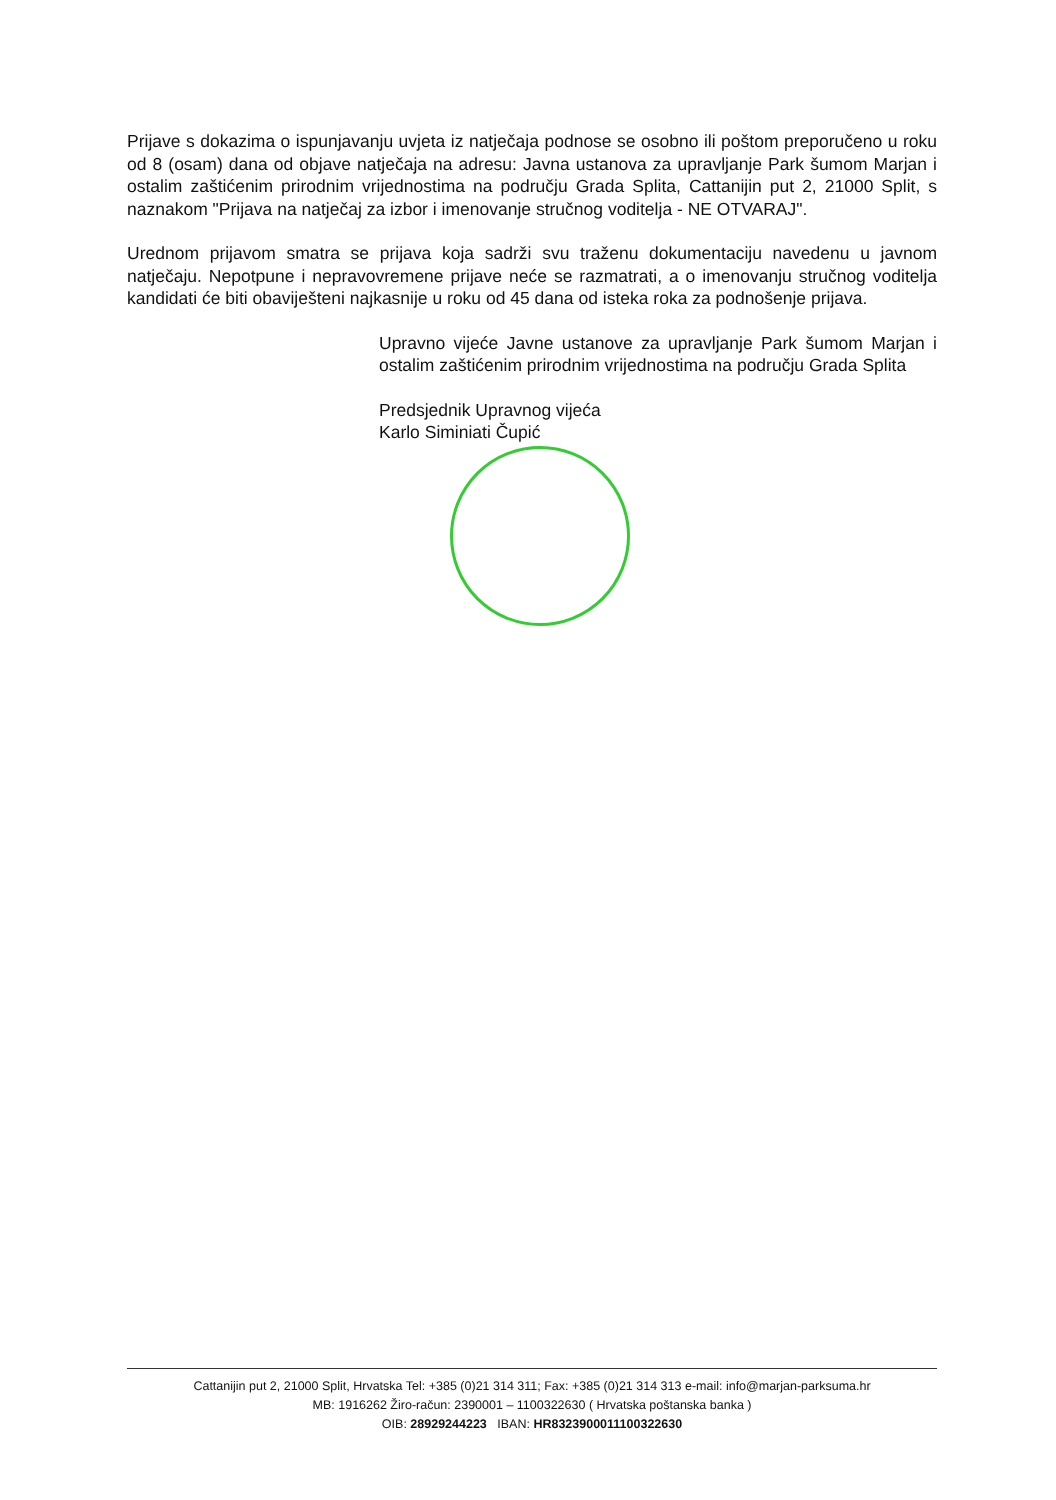Prijave s dokazima o ispunjavanju uvjeta iz natječaja podnose se osobno ili poštom preporučeno u roku od 8 (osam) dana od objave natječaja na adresu: Javna ustanova za upravljanje Park šumom Marjan i ostalim zaštićenim prirodnim vrijednostima na području Grada Splita, Cattanijin put 2, 21000 Split, s naznakom "Prijava na natječaj za izbor i imenovanje stručnog voditelja - NE OTVARAJ".
Urednom prijavom smatra se prijava koja sadrži svu traženu dokumentaciju navedenu u javnom natječaju. Nepotpune i nepravovremene prijave neće se razmatrati, a o imenovanju stručnog voditelja kandidati će biti obaviješteni najkasnije u roku od 45 dana od isteka roka za podnošenje prijava.
Upravno vijeće Javne ustanove za upravljanje Park šumom Marjan i ostalim zaštićenim prirodnim vrijednostima na području Grada Splita
Predsjednik Upravnog vijeća
Karlo Siminiati Čupić
Cattanijin put 2, 21000 Split, Hrvatska Tel: +385 (0)21 314 311; Fax: +385 (0)21 314 313 e-mail: info@marjan-parksuma.hr
MB: 1916262 Žiro-račun: 2390001 – 1100322630 ( Hrvatska poštanska banka )
OIB: 28929244223 IBAN: HR8323900011100322630